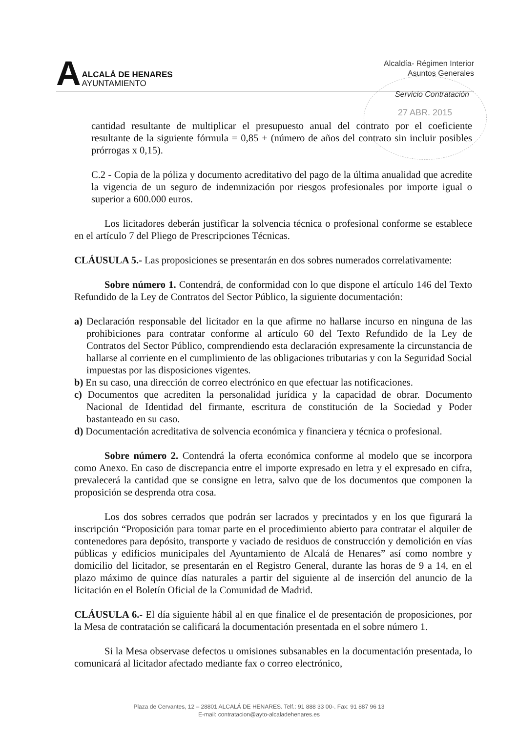A
ALCALÁ DE HENARES
AYUNTAMIENTO
Alcaldía- Régimen Interior
Asuntos Generales
Servicio Contratación
27 ABR. 2015
cantidad resultante de multiplicar el presupuesto anual del contrato por el coeficiente resultante de la siguiente fórmula = 0,85 + (número de años del contrato sin incluir posibles prórrogas x 0,15).
C.2 - Copia de la póliza y documento acreditativo del pago de la última anualidad que acredite la vigencia de un seguro de indemnización por riesgos profesionales por importe igual o superior a 600.000 euros.
Los licitadores deberán justificar la solvencia técnica o profesional conforme se establece en el artículo 7 del Pliego de Prescripciones Técnicas.
CLÁUSULA 5.- Las proposiciones se presentarán en dos sobres numerados correlativamente:
Sobre número 1. Contendrá, de conformidad con lo que dispone el artículo 146 del Texto Refundido de la Ley de Contratos del Sector Público, la siguiente documentación:
a) Declaración responsable del licitador en la que afirme no hallarse incurso en ninguna de las prohibiciones para contratar conforme al artículo 60 del Texto Refundido de la Ley de Contratos del Sector Público, comprendiendo esta declaración expresamente la circunstancia de hallarse al corriente en el cumplimiento de las obligaciones tributarias y con la Seguridad Social impuestas por las disposiciones vigentes.
b) En su caso, una dirección de correo electrónico en que efectuar las notificaciones.
c) Documentos que acrediten la personalidad jurídica y la capacidad de obrar. Documento Nacional de Identidad del firmante, escritura de constitución de la Sociedad y Poder bastanteado en su caso.
d) Documentación acreditativa de solvencia económica y financiera y técnica o profesional.
Sobre número 2. Contendrá la oferta económica conforme al modelo que se incorpora como Anexo. En caso de discrepancia entre el importe expresado en letra y el expresado en cifra, prevalecerá la cantidad que se consigne en letra, salvo que de los documentos que componen la proposición se desprenda otra cosa.
Los dos sobres cerrados que podrán ser lacrados y precintados y en los que figurará la inscripción “Proposición para tomar parte en el procedimiento abierto para contratar el alquiler de contenedores para depósito, transporte y vaciado de residuos de construcción y demolición en vías públicas y edificios municipales del Ayuntamiento de Alcalá de Henares” así como nombre y domicilio del licitador, se presentarán en el Registro General, durante las horas de 9 a 14, en el plazo máximo de quince días naturales a partir del siguiente al de inserción del anuncio de la licitación en el Boletín Oficial de la Comunidad de Madrid.
CLÁUSULA 6.- El día siguiente hábil al en que finalice el de presentación de proposiciones, por la Mesa de contratación se calificará la documentación presentada en el sobre número 1.
Si la Mesa observase defectos u omisiones subsanables en la documentación presentada, lo comunicará al licitador afectado mediante fax o correo electrónico,
Plaza de Cervantes, 12 – 28801 ALCALÁ DE HENARES. Telf.: 91 888 33 00-. Fax: 91 887 96 13
E-mail: contratacion@ayto-alcaladehenares.es